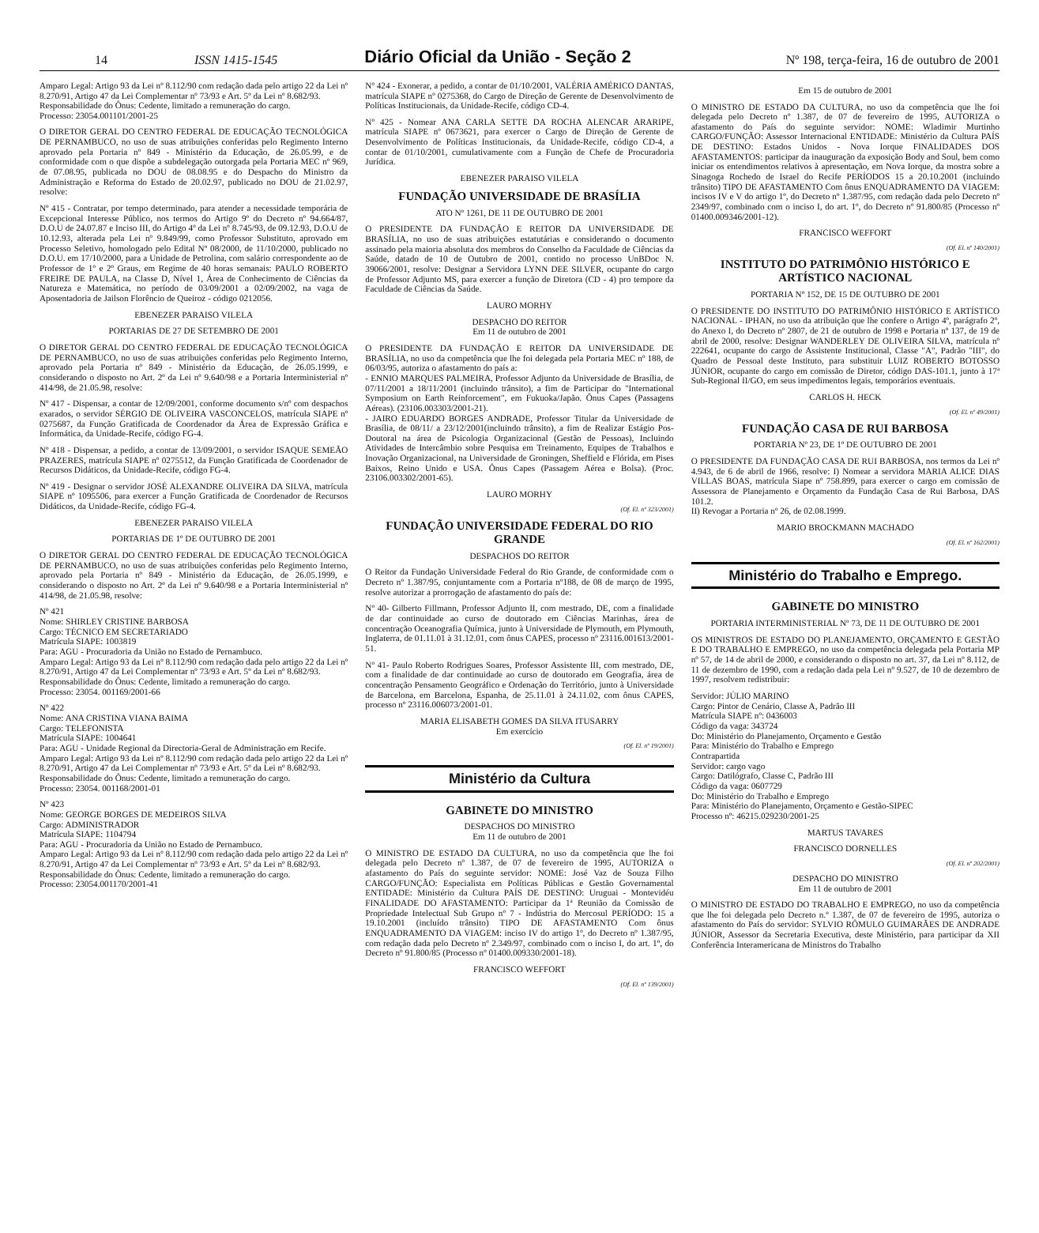14 ISSN 1415-1545 Diário Oficial da União - Seção 2 Nº 198, terça-feira, 16 de outubro de 2001
Amparo Legal: Artigo 93 da Lei nº 8.112/90 com redação dada pelo artigo 22 da Lei nº 8.270/91, Artigo 47 da Lei Complementar nº 73/93 e Art. 5º da Lei nº 8.682/93.
Responsabilidade do Ônus: Cedente, limitado a remuneração do cargo.
Processo: 23054.001101/2001-25
O DIRETOR GERAL DO CENTRO FEDERAL DE EDUCAÇÃO TECNOLÓGICA DE PERNAMBUCO, no uso de suas atribuições conferidas pelo Regimento Interno aprovado pela Portaria nº 849 - Ministério da Educação, de 26.05.99, e de conformidade com o que dispõe a subdelegação outorgada pela Portaria MEC nº 969, de 07.08.95, publicada no DOU de 08.08.95 e do Despacho do Ministro da Administração e Reforma do Estado de 20.02.97, publicado no DOU de 21.02.97, resolve:
Nº 415 - Contratar, por tempo determinado, para atender a necessidade temporária de Excepcional Interesse Público, nos termos do Artigo 9º do Decreto nº 94.664/87, D.O.U de 24.07.87 e Inciso III, do Artigo 4º da Lei nº 8.745/93, de 09.12.93, D.O.U de 10.12.93, alterada pela Lei nº 9.849/99, como Professor Substituto, aprovado em Processo Seletivo, homologado pelo Edital Nº 08/2000, de 11/10/2000, publicado no D.O.U. em 17/10/2000, para a Unidade de Petrolina, com salário correspondente ao de Professor de 1º e 2º Graus, em Regime de 40 horas semanais: PAULO ROBERTO FREIRE DE PAULA, na Classe D, Nível 1, Área de Conhecimento de Ciências da Natureza e Matemática, no período de 03/09/2001 a 02/09/2002, na vaga de Aposentadoria de Jailson Florêncio de Queiroz - código 0212056.
EBENEZER PARAISO VILELA
PORTARIAS DE 27 DE SETEMBRO DE 2001
O DIRETOR GERAL DO CENTRO FEDERAL DE EDUCAÇÃO TECNOLÓGICA DE PERNAMBUCO, no uso de suas atribuições conferidas pelo Regimento Interno, aprovado pela Portaria nº 849 - Ministério da Educação, de 26.05.1999, e considerando o disposto no Art. 2º da Lei nº 9.640/98 e a Portaria Interministerial nº 414/98, de 21.05.98, resolve:
Nº 417 - Dispensar, a contar de 12/09/2001, conforme documento s/nº com despachos exarados, o servidor SÉRGIO DE OLIVEIRA VASCONCELOS, matrícula SIAPE nº 0275687, da Função Gratificada de Coordenador da Área de Expressão Gráfica e Informática, da Unidade-Recife, código FG-4.
Nº 418 - Dispensar, a pedido, a contar de 13/09/2001, o servidor ISAQUE SEMEÃO PRAZERES, matrícula SIAPE nº 0275512, da Função Gratificada de Coordenador de Recursos Didáticos, da Unidade-Recife, código FG-4.
Nº 419 - Designar o servidor JOSÉ ALEXANDRE OLIVEIRA DA SILVA, matrícula SIAPE nº 1095506, para exercer a Função Gratificada de Coordenador de Recursos Didáticos, da Unidade-Recife, código FG-4.
EBENEZER PARAISO VILELA
PORTARIAS DE 1º DE OUTUBRO DE 2001
O DIRETOR GERAL DO CENTRO FEDERAL DE EDUCAÇÃO TECNOLÓGICA DE PERNAMBUCO, no uso de suas atribuições conferidas pelo Regimento Interno, aprovado pela Portaria nº 849 - Ministério da Educação, de 26.05.1999, e considerando o disposto no Art. 2º da Lei nº 9.640/98 e a Portaria Interministerial nº 414/98, de 21.05.98, resolve:
Nº 421
Nome: SHIRLEY CRISTINE BARBOSA
Cargo: TÉCNICO EM SECRETARIADO
Matrícula SIAPE: 1003819
Para: AGU - Procuradoria da União no Estado de Pernambuco.
Amparo Legal: Artigo 93 da Lei nº 8.112/90 com redação dada pelo artigo 22 da Lei nº 8.270/91, Artigo 47 da Lei Complementar nº 73/93 e Art. 5º da Lei nº 8.682/93.
Responsabilidade do Ônus: Cedente, limitado a remuneração do cargo.
Processo: 23054. 001169/2001-66
Nº 422
Nome: ANA CRISTINA VIANA BAIMA
Cargo: TELEFONISTA
Matrícula SIAPE: 1004641
Para: AGU - Unidade Regional da Directoria-Geral de Administração em Recife.
Amparo Legal: Artigo 93 da Lei nº 8.112/90 com redação dada pelo artigo 22 da Lei nº 8.270/91, Artigo 47 da Lei Complementar nº 73/93 e Art. 5º da Lei nº 8.682/93.
Responsabilidade do Ônus: Cedente, limitado a remuneração do cargo.
Processo: 23054. 001168/2001-01
Nº 423
Nome: GEORGE BORGES DE MEDEIROS SILVA
Cargo: ADMINISTRADOR
Matrícula SIAPE: 1104794
Para: AGU - Procuradoria da União no Estado de Pernambuco.
Amparo Legal: Artigo 93 da Lei nº 8.112/90 com redação dada pelo artigo 22 da Lei nº 8.270/91, Artigo 47 da Lei Complementar nº 73/93 e Art. 5º da Lei nº 8.682/93.
Responsabilidade do Ônus: Cedente, limitado a remuneração do cargo.
Processo: 23054.001170/2001-41
Nº 424 - Exonerar, a pedido, a contar de 01/10/2001, VALÉRIA AMÉRICO DANTAS, matrícula SIAPE nº 0275368, do Cargo de Direção de Gerente de Desenvolvimento de Políticas Institucionais, da Unidade-Recife, código CD-4.
Nº 425 - Nomear ANA CARLA SETTE DA ROCHA ALENCAR ARARIPE, matrícula SIAPE nº 0673621, para exercer o Cargo de Direção de Gerente de Desenvolvimento de Políticas Institucionais, da Unidade-Recife, código CD-4, a contar de 01/10/2001, cumulativamente com a Função de Chefe de Procuradoria Jurídica.
EBENEZER PARAISO VILELA
FUNDAÇÃO UNIVERSIDADE DE BRASÍLIA
ATO Nº 1261, DE 11 DE OUTUBRO DE 2001
O PRESIDENTE DA FUNDAÇÃO E REITOR DA UNIVERSIDADE DE BRASÍLIA, no uso de suas atribuições estatutárias e considerando o documento assinado pela maioria absoluta dos membros do Conselho da Faculdade de Ciências da Saúde, datado de 10 de Outubro de 2001, contido no processo UnBDoc N. 39066/2001, resolve: Designar a Servidora LYNN DEE SILVER, ocupante do cargo de Professor Adjunto MS, para exercer a função de Diretora (CD - 4) pro tempore da Faculdade de Ciências da Saúde.
LAURO MORHY
DESPACHO DO REITOR
Em 11 de outubro de 2001
O PRESIDENTE DA FUNDAÇÃO E REITOR DA UNIVERSIDADE DE BRASÍLIA, no uso da competência que lhe foi delegada pela Portaria MEC nº 188, de 06/03/95, autoriza o afastamento do país a:
- ENNIO MARQUES PALMEIRA, Professor Adjunto da Universidade de Brasília, de 07/11/2001 a 18/11/2001 (incluindo trânsito), a fim de Participar do "International Symposium on Earth Reinforcement", em Fukuoka/Japão. Ônus Capes (Passagens Aéreas). (23106.003303/2001-21).
- JAIRO EDUARDO BORGES ANDRADE, Professor Titular da Universidade de Brasília, de 08/11/ a 23/12/2001(incluindo trânsito), a fim de Realizar Estágio Pos-Doutoral na área de Psicologia Organizacional (Gestão de Pessoas), Incluindo Atividades de Intercâmbio sobre Pesquisa em Treinamento, Equipes de Trabalhos e Inovação Organizacional, na Universidade de Groningen, Sheffield e Flórida, em Pises Baixos, Reino Unido e USA. Ônus Capes (Passagem Aérea e Bolsa). (Proc. 23106.003302/2001-65).
LAURO MORHY
(Of. El. nº 323/2001)
FUNDAÇÃO UNIVERSIDADE FEDERAL DO RIO GRANDE
DESPACHOS DO REITOR
O Reitor da Fundação Universidade Federal do Rio Grande, de conformidade com o Decreto nº 1.387/95, conjuntamente com a Portaria nº188, de 08 de março de 1995, resolve autorizar a prorrogação de afastamento do país de:
Nº 40- Gilberto Fillmann, Professor Adjunto II, com mestrado, DE, com a finalidade de dar continuidade ao curso de doutorado em Ciências Marinhas, área de concentração Oceanografia Química, junto à Universidade de Plymouth, em Plymouth, Inglaterra, de 01.11.01 à 31.12.01, com ônus CAPES, processo nº 23116.001613/2001-51.
Nº 41- Paulo Roberto Rodrigues Soares, Professor Assistente III, com mestrado, DE, com a finalidade de dar continuidade ao curso de doutorado em Geografia, área de concentração Pensamento Geográfico e Ordenação do Território, junto à Universidade de Barcelona, em Barcelona, Espanha, de 25.11.01 à 24.11.02, com ônus CAPES, processo nº 23116.006073/2001-01.
MARIA ELISABETH GOMES DA SILVA ITUSARRY
Em exercício
(Of. El. nº 19/2001)
Ministério da Cultura
GABINETE DO MINISTRO
DESPACHOS DO MINISTRO
Em 11 de outubro de 2001
O MINISTRO DE ESTADO DA CULTURA, no uso da competência que lhe foi delegada pelo Decreto nº 1.387, de 07 de fevereiro de 1995, AUTORIZA o afastamento do País do seguinte servidor: NOME: José Vaz de Souza Filho CARGO/FUNÇÃO: Especialista em Políticas Públicas e Gestão Governamental ENTIDADE: Ministério da Cultura PAÍS DE DESTINO: Uruguai - Montevidéu FINALIDADE DO AFASTAMENTO: Participar da 1ª Reunião da Comissão de Propriedade Intelectual Sub Grupo nº 7 - Indústria do Mercosul PERÍODO: 15 a 19.10.2001 (incluído trânsito) TIPO DE AFASTAMENTO Com ônus ENQUADRAMENTO DA VIAGEM: inciso IV do artigo 1º, do Decreto nº 1.387/95, com redação dada pelo Decreto nº 2.349/97, combinado com o inciso I, do art. 1º, do Decreto nº 91.800/85 (Processo nº 01400.009330/2001-18).
FRANCISCO WEFFORT
(Of. El. nº 139/2001)
Em 15 de outubro de 2001
O MINISTRO DE ESTADO DA CULTURA, no uso da competência que lhe foi delegada pelo Decreto nº 1.387, de 07 de fevereiro de 1995, AUTORIZA o afastamento do País do seguinte servidor: NOME: Wladimir Murtinho CARGO/FUNÇÃO: Assessor Internacional ENTIDADE: Ministério da Cultura PAÍS DE DESTINO: Estados Unidos - Nova Iorque FINALIDADES DOS AFASTAMENTOS: participar da inauguração da exposição Body and Soul, bem como iniciar os entendimentos relativos à apresentação, em Nova Iorque, da mostra sobre a Sinagoga Rochedo de Israel do Recife PERÍODOS 15 a 20.10.2001 (incluindo trânsito) TIPO DE AFASTAMENTO Com ônus ENQUADRAMENTO DA VIAGEM: incisos IV e V do artigo 1º, do Decreto nº 1.387/95, com redação dada pelo Decreto nº 2349/97, combinado com o inciso I, do art. 1º, do Decreto nº 91.800/85 (Processo nº 01400.009346/2001-12).
FRANCISCO WEFFORT
(Of. El. nº 140/2001)
INSTITUTO DO PATRIMÔNIO HISTÓRICO E ARTÍSTICO NACIONAL
PORTARIA Nº 152, DE 15 DE OUTUBRO DE 2001
O PRESIDENTE DO INSTITUTO DO PATRIMÔNIO HISTÓRICO E ARTÍSTICO NACIONAL - IPHAN, no uso da atribuição que lhe confere o Artigo 4º, parágrafo 2º, do Anexo I, do Decreto nº 2807, de 21 de outubro de 1998 e Portaria nº 137, de 19 de abril de 2000, resolve: Designar WANDERLEY DE OLIVEIRA SILVA, matrícula nº 222641, ocupante do cargo de Assistente Institucional, Classe "A", Padrão "III", do Quadro de Pessoal deste Instituto, para substituir LUIZ ROBERTO BOTOSSO JÚNIOR, ocupante do cargo em comissão de Diretor, código DAS-101.1, junto à 17ª Sub-Regional II/GO, em seus impedimentos legais, temporários eventuais.
CARLOS H. HECK
(Of. El. nº 49/2001)
FUNDAÇÃO CASA DE RUI BARBOSA
PORTARIA Nº 23, DE 1º DE OUTUBRO DE 2001
O PRESIDENTE DA FUNDAÇÃO CASA DE RUI BARBOSA, nos termos da Lei nº 4.943, de 6 de abril de 1966, resolve: I) Nomear a servidora MARIA ALICE DIAS VILLAS BOAS, matrícula Siape nº 758.899, para exercer o cargo em comissão de Assessora de Planejamento e Orçamento da Fundação Casa de Rui Barbosa, DAS 101.2.
II) Revogar a Portaria nº 26, de 02.08.1999.
MARIO BROCKMANN MACHADO
(Of. El. nº 162/2001)
Ministério do Trabalho e Emprego.
GABINETE DO MINISTRO
PORTARIA INTERMINISTERIAL Nº 73, DE 11 DE OUTUBRO DE 2001
OS MINISTROS DE ESTADO DO PLANEJAMENTO, ORÇAMENTO E GESTÃO E DO TRABALHO E EMPREGO, no uso da competência delegada pela Portaria MP nº 57, de 14 de abril de 2000, e considerando o disposto no art. 37, da Lei nº 8.112, de 11 de dezembro de 1990, com a redação dada pela Lei nº 9.527, de 10 de dezembro de 1997, resolvem redistribuir:
Servidor: JÚLIO MARINO
Cargo: Pintor de Cenário, Classe A, Padrão III
Matrícula SIAPE nº: 0436003
Código da vaga: 343724
Do: Ministério do Planejamento, Orçamento e Gestão
Para: Ministério do Trabalho e Emprego
Contrapartida
Servidor: cargo vago
Cargo: Datilógrafo, Classe C, Padrão III
Código da vaga: 0607729
Do: Ministério do Trabalho e Emprego
Para: Ministério do Planejamento, Orçamento e Gestão-SIPEC
Processo nº: 46215.029230/2001-25
MARTUS TAVARES
FRANCISCO DORNELLES
(Of. El. nº 202/2001)
DESPACHO DO MINISTRO
Em 11 de outubro de 2001
O MINISTRO DE ESTADO DO TRABALHO E EMPREGO, no uso da competência que lhe foi delegada pelo Decreto n.º 1.387, de 07 de fevereiro de 1995, autoriza o afastamento do País do servidor: SYLVIO RÔMULO GUIMARÃES DE ANDRADE JÚNIOR, Assessor da Secretaria Executiva, deste Ministério, para participar da XII Conferência Interamericana de Ministros do Trabalho